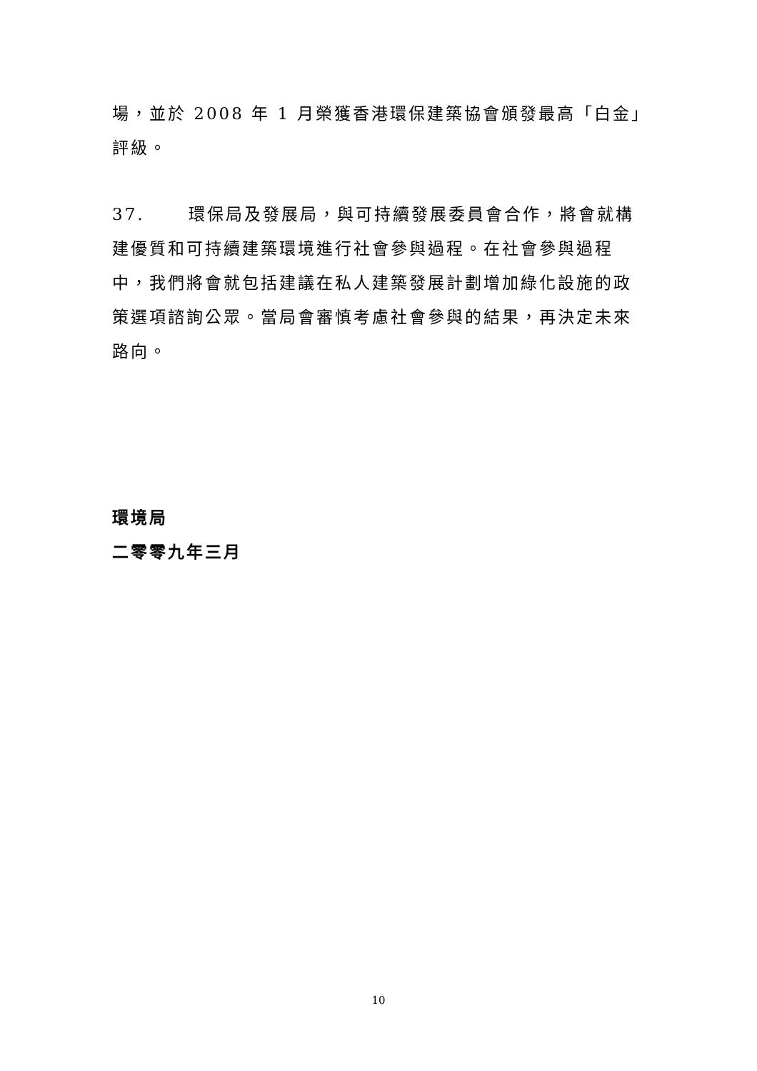場，並於 2008 年 1 月榮獲香港環保建築協會頒發最高「白金」評級。
37. 環保局及發展局，與可持續發展委員會合作，將會就構建優質和可持續建築環境進行社會參與過程。在社會參與過程中，我們將會就包括建議在私人建築發展計劃增加綠化設施的政策選項諮詢公眾。當局會審慎考慮社會參與的結果，再決定未來路向。
環境局
二零零九年三月
10